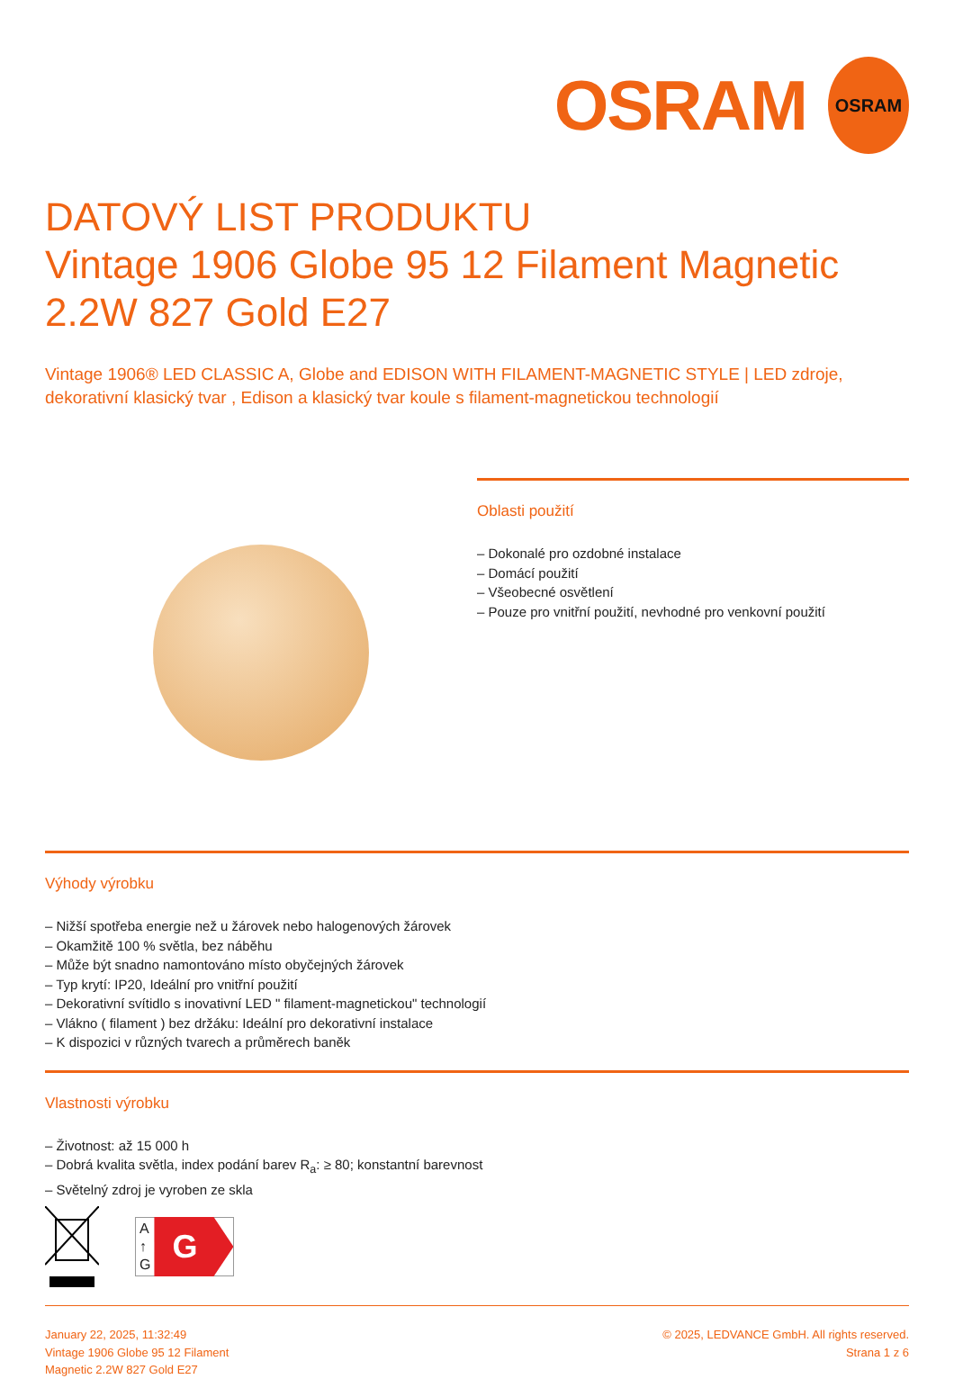OSRAM OSRAM
DATOVÝ LIST PRODUKTU
Vintage 1906 Globe 95 12 Filament Magnetic 2.2W 827 Gold E27
Vintage 1906® LED CLASSIC A, Globe and EDISON WITH FILAMENT-MAGNETIC STYLE | LED zdroje, dekorativní klasický tvar , Edison a klasický tvar koule s filament-magnetickou technologií
Oblasti použití
– Dokonalé pro ozdobné instalace
– Domácí použití
– Všeobecné osvětlení
– Pouze pro vnitřní použití, nevhodné pro venkovní použití
Výhody výrobku
– Nižší spotřeba energie než u žárovek nebo halogenových žárovek
– Okamžitě 100 % světla, bez náběhu
– Může být snadno namontováno místo obyčejných žárovek
– Typ krytí: IP20, Ideální pro vnitřní použití
– Dekorativní svítidlo s inovativní LED " filament-magnetickou" technologií
– Vlákno ( filament ) bez držáku: Ideální pro dekorativní instalace
– K dispozici v různých tvarech a průměrech baněk
Vlastnosti výrobku
– Životnost: až 15 000 h
– Dobrá kvalita světla, index podání barev R<sub>a</sub>: ≥ 80; konstantní barevnost
– Světelný zdroj je vyroben ze skla
A
↑
G G
January 22, 2025, 11:32:49
Vintage 1906 Globe 95 12 Filament
Magnetic 2.2W 827 Gold E27
© 2025, LEDVANCE GmbH. All rights reserved.
Strana 1 z 6